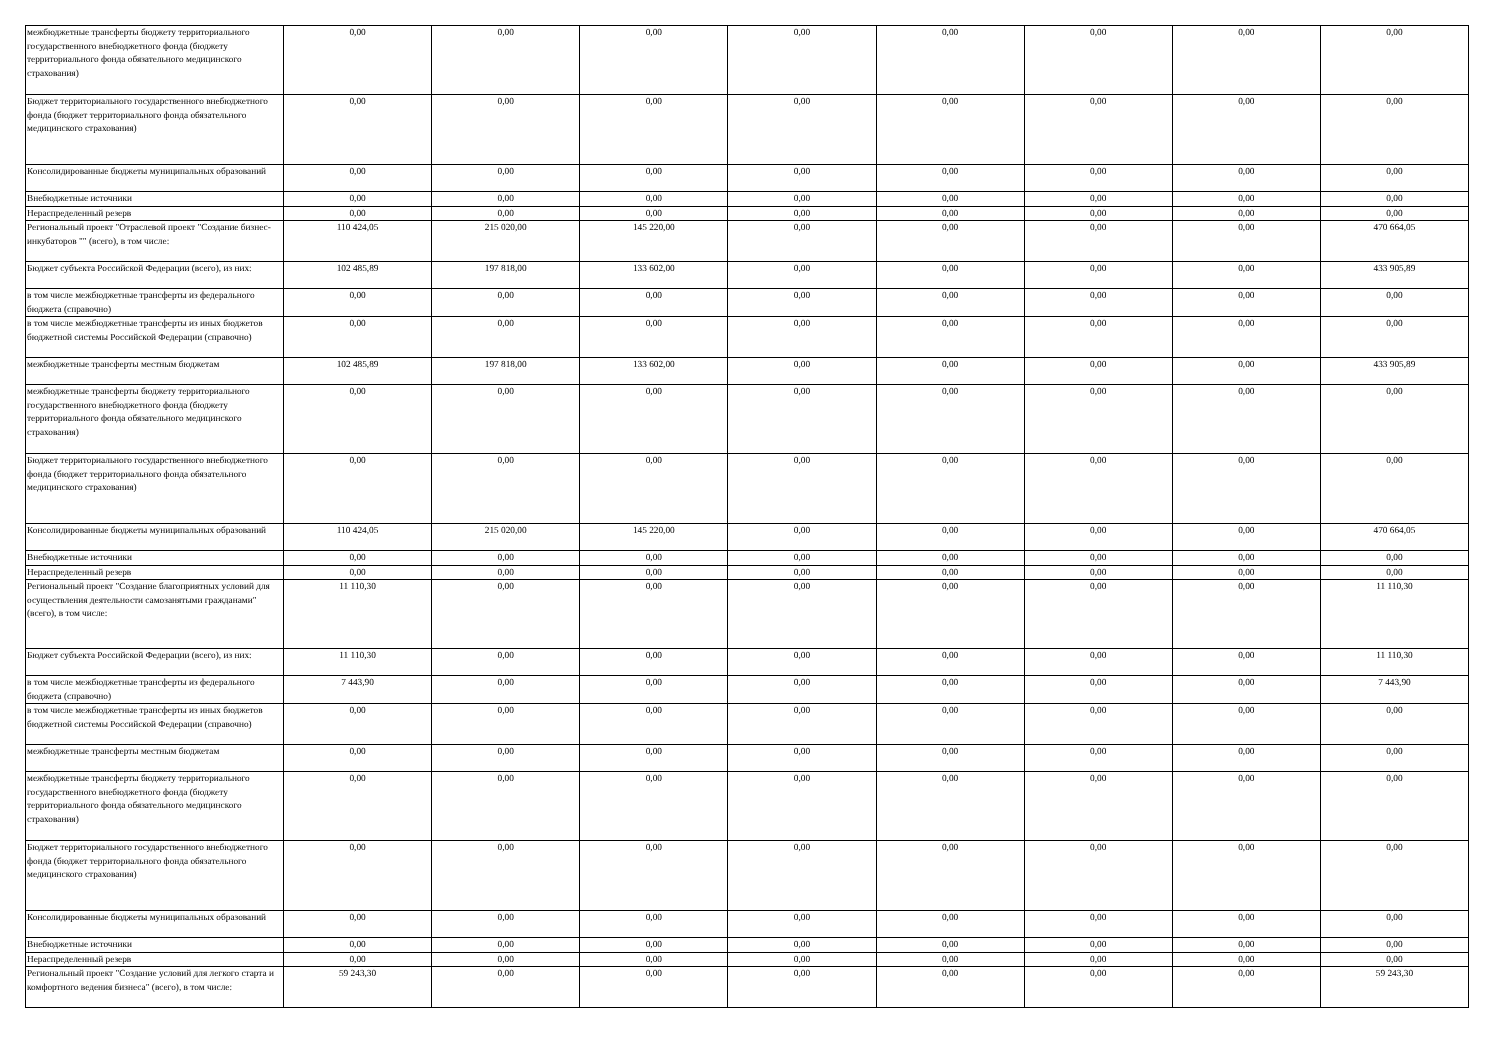| межбюджетные трансферты бюджету территориального государственного внебюджетного фонда (бюджету территориального фонда обязательного медицинского страхования) | 0,00 | 0,00 | 0,00 | 0,00 | 0,00 | 0,00 | 0,00 | 0,00 |
| Бюджет территориального государственного внебюджетного фонда (бюджет территориального фонда обязательного медицинского страхования) | 0,00 | 0,00 | 0,00 | 0,00 | 0,00 | 0,00 | 0,00 | 0,00 |
| Консолидированные бюджеты муниципальных образований | 0,00 | 0,00 | 0,00 | 0,00 | 0,00 | 0,00 | 0,00 | 0,00 |
| Внебюджетные источники | 0,00 | 0,00 | 0,00 | 0,00 | 0,00 | 0,00 | 0,00 | 0,00 |
| Нераспределенный резерв | 0,00 | 0,00 | 0,00 | 0,00 | 0,00 | 0,00 | 0,00 | 0,00 |
| Региональный проект "Отраслевой проект "Создание бизнес-инкубаторов "" (всего), в том числе: | 110 424,05 | 215 020,00 | 145 220,00 | 0,00 | 0,00 | 0,00 | 0,00 | 470 664,05 |
| Бюджет субъекта Российской Федерации (всего), из них: | 102 485,89 | 197 818,00 | 133 602,00 | 0,00 | 0,00 | 0,00 | 0,00 | 433 905,89 |
| в том числе межбюджетные трансферты из федерального бюджета (справочно) | 0,00 | 0,00 | 0,00 | 0,00 | 0,00 | 0,00 | 0,00 | 0,00 |
| в том числе межбюджетные трансферты из иных бюджетов бюджетной системы Российской Федерации (справочно) | 0,00 | 0,00 | 0,00 | 0,00 | 0,00 | 0,00 | 0,00 | 0,00 |
| межбюджетные трансферты местным бюджетам | 102 485,89 | 197 818,00 | 133 602,00 | 0,00 | 0,00 | 0,00 | 0,00 | 433 905,89 |
| межбюджетные трансферты бюджету территориального государственного внебюджетного фонда (бюджету территориального фонда обязательного медицинского страхования) | 0,00 | 0,00 | 0,00 | 0,00 | 0,00 | 0,00 | 0,00 | 0,00 |
| Бюджет территориального государственного внебюджетного фонда (бюджет территориального фонда обязательного медицинского страхования) | 0,00 | 0,00 | 0,00 | 0,00 | 0,00 | 0,00 | 0,00 | 0,00 |
| Консолидированные бюджеты муниципальных образований | 110 424,05 | 215 020,00 | 145 220,00 | 0,00 | 0,00 | 0,00 | 0,00 | 470 664,05 |
| Внебюджетные источники | 0,00 | 0,00 | 0,00 | 0,00 | 0,00 | 0,00 | 0,00 | 0,00 |
| Нераспределенный резерв | 0,00 | 0,00 | 0,00 | 0,00 | 0,00 | 0,00 | 0,00 | 0,00 |
| Региональный проект "Создание благоприятных условий для осуществления деятельности самозанятыми гражданами" (всего), в том числе: | 11 110,30 | 0,00 | 0,00 | 0,00 | 0,00 | 0,00 | 0,00 | 11 110,30 |
| Бюджет субъекта Российской Федерации (всего), из них: | 11 110,30 | 0,00 | 0,00 | 0,00 | 0,00 | 0,00 | 0,00 | 11 110,30 |
| в том числе межбюджетные трансферты из федерального бюджета (справочно) | 7 443,90 | 0,00 | 0,00 | 0,00 | 0,00 | 0,00 | 0,00 | 7 443,90 |
| в том числе межбюджетные трансферты из иных бюджетов бюджетной системы Российской Федерации (справочно) | 0,00 | 0,00 | 0,00 | 0,00 | 0,00 | 0,00 | 0,00 | 0,00 |
| межбюджетные трансферты местным бюджетам | 0,00 | 0,00 | 0,00 | 0,00 | 0,00 | 0,00 | 0,00 | 0,00 |
| межбюджетные трансферты бюджету территориального государственного внебюджетного фонда (бюджету территориального фонда обязательного медицинского страхования) | 0,00 | 0,00 | 0,00 | 0,00 | 0,00 | 0,00 | 0,00 | 0,00 |
| Бюджет территориального государственного внебюджетного фонда (бюджет территориального фонда обязательного медицинского страхования) | 0,00 | 0,00 | 0,00 | 0,00 | 0,00 | 0,00 | 0,00 | 0,00 |
| Консолидированные бюджеты муниципальных образований | 0,00 | 0,00 | 0,00 | 0,00 | 0,00 | 0,00 | 0,00 | 0,00 |
| Внебюджетные источники | 0,00 | 0,00 | 0,00 | 0,00 | 0,00 | 0,00 | 0,00 | 0,00 |
| Нераспределенный резерв | 0,00 | 0,00 | 0,00 | 0,00 | 0,00 | 0,00 | 0,00 | 0,00 |
| Региональный проект "Создание условий для легкого старта и комфортного ведения бизнеса" (всего), в том числе: | 59 243,30 | 0,00 | 0,00 | 0,00 | 0,00 | 0,00 | 0,00 | 59 243,30 |